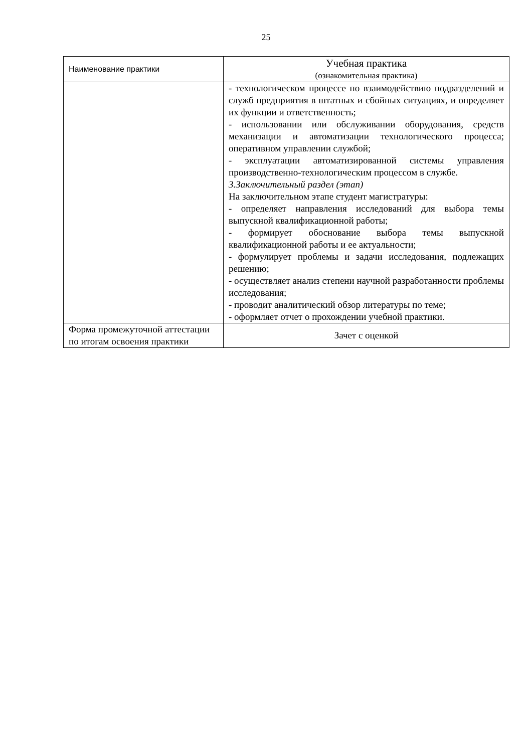25
| Наименование практики | Учебная практика (ознакомительная практика) |
| | - технологическом процессе по взаимодействию подразделений и служб предприятия в штатных и сбойных ситуациях, и определяет их функции и ответственность; - использовании или обслуживании оборудования, средств механизации и автоматизации технологического процесса; оперативном управлении службой; - эксплуатации автоматизированной системы управления производственно-технологическим процессом в службе. 3.Заключительный раздел (этап) На заключительном этапе студент магистратуры: - определяет направления исследований для выбора темы выпускной квалификационной работы; - формирует обоснование выбора темы выпускной квалификационной работы и ее актуальности; - формулирует проблемы и задачи исследования, подлежащих решению; - осуществляет анализ степени научной разработанности проблемы исследования; - проводит аналитический обзор литературы по теме; - оформляет отчет о прохождении учебной практики. |
| Форма промежуточной аттестации по итогам освоения практики | Зачет с оценкой |